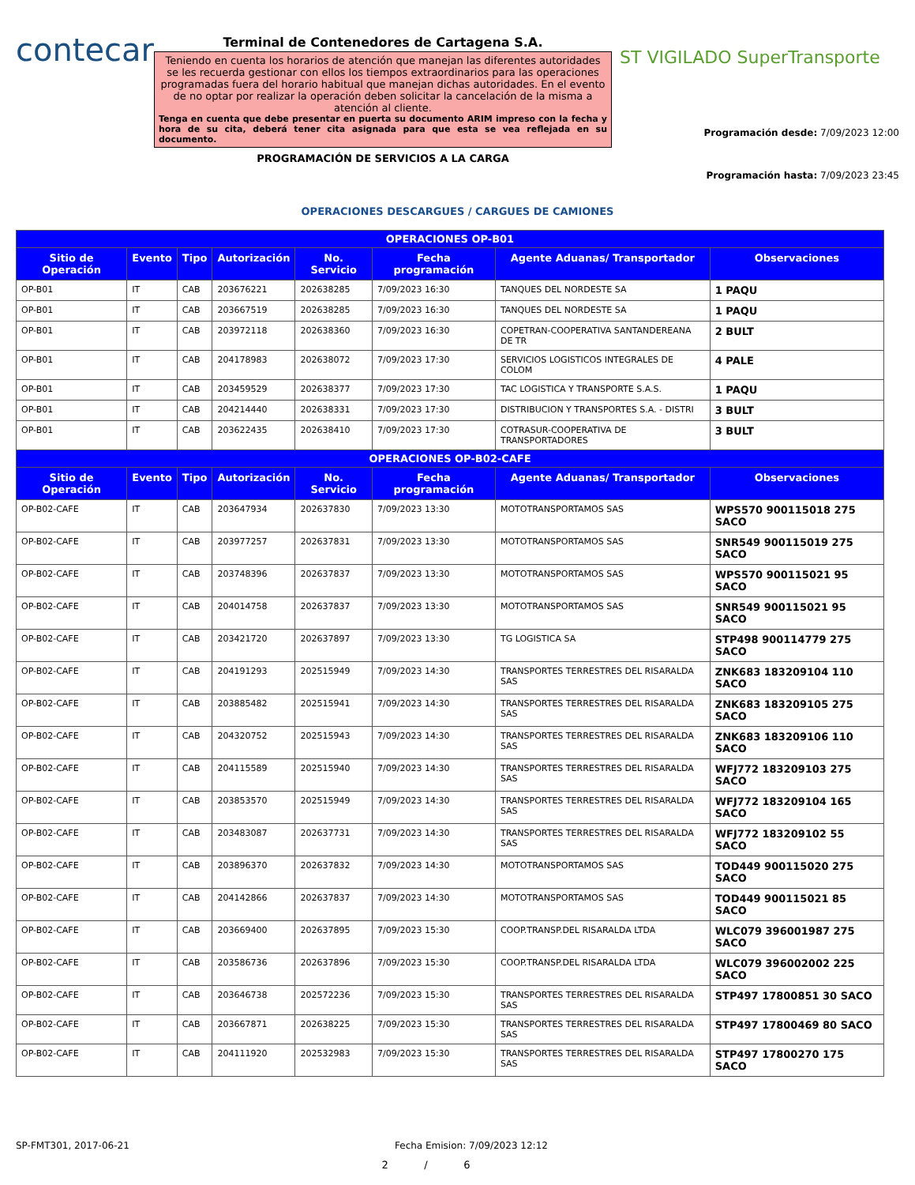contecar
Terminal de Contenedores de Cartagena S.A.
Teniendo en cuenta los horarios de atención que manejan las diferentes autoridades se les recuerda gestionar con ellos los tiempos extraordinarios para las operaciones programadas fuera del horario habitual que manejan dichas autoridades. En el evento de no optar por realizar la operación deben solicitar la cancelación de la misma a atención al cliente.
Tenga en cuenta que debe presentar en puerta su documento ARIM impreso con la fecha y hora de su cita, deberá tener cita asignada para que esta se vea reflejada en su documento.
PROGRAMACIÓN DE SERVICIOS A LA CARGA
ST VIGILADO SuperTransporte
Programación desde: 7/09/2023 12:00
Programación hasta: 7/09/2023 23:45
OPERACIONES DESCARGUES / CARGUES DE CAMIONES
| OPERACIONES OP-B01 | | | | | | | |
| --- | --- | --- | --- | --- | --- | --- | --- |
| Sitio de Operación | Evento | Tipo | Autorización | No. Servicio | Fecha programación | Agente Aduanas/ Transportador | Observaciones |
| OP-B01 | IT | CAB | 203676221 | 202638285 | 7/09/2023 16:30 | TANQUES DEL NORDESTE SA | 1 PAQU |
| OP-B01 | IT | CAB | 203667519 | 202638285 | 7/09/2023 16:30 | TANQUES DEL NORDESTE SA | 1 PAQU |
| OP-B01 | IT | CAB | 203972118 | 202638360 | 7/09/2023 16:30 | COPETRAN-COOPERATIVA SANTANDEREANA DE TR | 2 BULT |
| OP-B01 | IT | CAB | 204178983 | 202638072 | 7/09/2023 17:30 | SERVICIOS LOGISTICOS INTEGRALES DE COLOM | 4 PALE |
| OP-B01 | IT | CAB | 203459529 | 202638377 | 7/09/2023 17:30 | TAC LOGISTICA Y TRANSPORTE S.A.S. | 1 PAQU |
| OP-B01 | IT | CAB | 204214440 | 202638331 | 7/09/2023 17:30 | DISTRIBUCION Y TRANSPORTES S.A. - DISTRI | 3 BULT |
| OP-B01 | IT | CAB | 203622435 | 202638410 | 7/09/2023 17:30 | COTRASUR-COOPERATIVA DE TRANSPORTADORES | 3 BULT |
| OPERACIONES OP-B02-CAFE | | | | | | | |
| Sitio de Operación | Evento | Tipo | Autorización | No. Servicio | Fecha programación | Agente Aduanas/ Transportador | Observaciones |
| OP-B02-CAFE | IT | CAB | 203647934 | 202637830 | 7/09/2023 13:30 | MOTOTRANSPORTAMOS SAS | WPS570 900115018 275 SACO |
| OP-B02-CAFE | IT | CAB | 203977257 | 202637831 | 7/09/2023 13:30 | MOTOTRANSPORTAMOS SAS | SNR549 900115019 275 SACO |
| OP-B02-CAFE | IT | CAB | 203748396 | 202637837 | 7/09/2023 13:30 | MOTOTRANSPORTAMOS SAS | WPS570 900115021 95 SACO |
| OP-B02-CAFE | IT | CAB | 204014758 | 202637837 | 7/09/2023 13:30 | MOTOTRANSPORTAMOS SAS | SNR549 900115021 95 SACO |
| OP-B02-CAFE | IT | CAB | 203421720 | 202637897 | 7/09/2023 13:30 | TG LOGISTICA SA | STP498 900114779 275 SACO |
| OP-B02-CAFE | IT | CAB | 204191293 | 202515949 | 7/09/2023 14:30 | TRANSPORTES TERRESTRES DEL RISARALDA SAS | ZNK683 183209104 110 SACO |
| OP-B02-CAFE | IT | CAB | 203885482 | 202515941 | 7/09/2023 14:30 | TRANSPORTES TERRESTRES DEL RISARALDA SAS | ZNK683 183209105 275 SACO |
| OP-B02-CAFE | IT | CAB | 204320752 | 202515943 | 7/09/2023 14:30 | TRANSPORTES TERRESTRES DEL RISARALDA SAS | ZNK683 183209106 110 SACO |
| OP-B02-CAFE | IT | CAB | 204115589 | 202515940 | 7/09/2023 14:30 | TRANSPORTES TERRESTRES DEL RISARALDA SAS | WFJ772 183209103 275 SACO |
| OP-B02-CAFE | IT | CAB | 203853570 | 202515949 | 7/09/2023 14:30 | TRANSPORTES TERRESTRES DEL RISARALDA SAS | WFJ772 183209104 165 SACO |
| OP-B02-CAFE | IT | CAB | 203483087 | 202637731 | 7/09/2023 14:30 | TRANSPORTES TERRESTRES DEL RISARALDA SAS | WFJ772 183209102 55 SACO |
| OP-B02-CAFE | IT | CAB | 203896370 | 202637832 | 7/09/2023 14:30 | MOTOTRANSPORTAMOS SAS | TOD449 900115020 275 SACO |
| OP-B02-CAFE | IT | CAB | 204142866 | 202637837 | 7/09/2023 14:30 | MOTOTRANSPORTAMOS SAS | TOD449 900115021 85 SACO |
| OP-B02-CAFE | IT | CAB | 203669400 | 202637895 | 7/09/2023 15:30 | COOP.TRANSP.DEL RISARALDA LTDA | WLC079 396001987 275 SACO |
| OP-B02-CAFE | IT | CAB | 203586736 | 202637896 | 7/09/2023 15:30 | COOP.TRANSP.DEL RISARALDA LTDA | WLC079 396002002 225 SACO |
| OP-B02-CAFE | IT | CAB | 203646738 | 202572236 | 7/09/2023 15:30 | TRANSPORTES TERRESTRES DEL RISARALDA SAS | STP497 17800851 30 SACO |
| OP-B02-CAFE | IT | CAB | 203667871 | 202638225 | 7/09/2023 15:30 | TRANSPORTES TERRESTRES DEL RISARALDA SAS | STP497 17800469 80 SACO |
| OP-B02-CAFE | IT | CAB | 204111920 | 202532983 | 7/09/2023 15:30 | TRANSPORTES TERRESTRES DEL RISARALDA SAS | STP497 17800270 175 SACO |
SP-FMT301, 2017-06-21 Fecha Emision: 7/09/2023 12:12
2 / 6